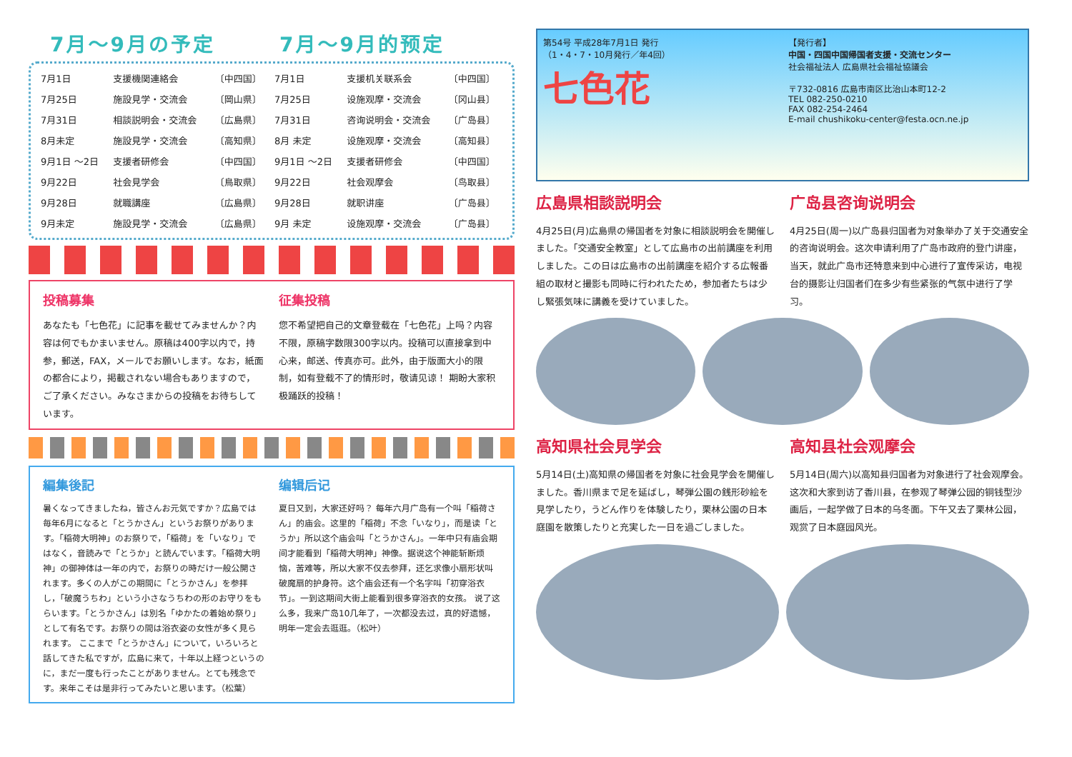7月～9月の予定 7月～9月的预定
| 7月1日 | 支援機関連絡会 | 〔中四国〕 |
| 7月25日 | 施設見学・交流会 | 〔岡山県〕 |
| 7月31日 | 相談説明会・交流会 | 〔広島県〕 |
| 8月未定 | 施設見学・交流会 | 〔高知県〕 |
| 9月1日 ～2日 | 支援者研修会 | 〔中四国〕 |
| 9月22日 | 社会見学会 | 〔鳥取県〕 |
| 9月28日 | 就職講座 | 〔広島県〕 |
| 9月未定 | 施設見学・交流会 | 〔広島県〕 |
| 7月1日 | 支援机关联系会 | 〔中四国〕 |
| 7月25日 | 设施观摩・交流会 | 〔冈山县〕 |
| 7月31日 | 咨询说明会・交流会 | 〔广岛县〕 |
| 8月 未定 | 设施观摩・交流会 | 〔高知县〕 |
| 9月1日 ～2日 | 支援者研修会 | 〔中四国〕 |
| 9月22日 | 社会观摩会 | 〔鸟取县〕 |
| 9月28日 | 就职讲座 | 〔广岛县〕 |
| 9月 未定 | 设施观摩・交流会 | 〔广岛县〕 |
投稿募集
あなたも「七色花」に記事を載せてみませんか？内容は何でもかまいません。原稿は400字以内で，持参，郵送，FAX，メールでお願いします。なお，紙面の都合により，掲載されない場合もありますので，ご了承ください。みなさまからの投稿をお待ちしています。
征集投稿
您不希望把自己的文章登载在「七色花」上吗？内容不限，原稿字数限300字以内。投稿可以直接拿到中心来，邮送、传真亦可。此外，由于版面大小的限制，如有登载不了的情形时，敬请见谅！ 期盼大家积极踊跃的投稿！
編集後記
暑くなってきましたね，皆さんお元気ですか？広島では毎年6月になると「とうかさん」というお祭りがあります。「稲荷大明神」のお祭りで，「稲荷」を「いなり」ではなく，音読みで「とうか」と読んでいます。「稲荷大明神」の御神体は一年の内で，お祭りの時だけ一般公開されます。多くの人がこの期間に「とうかさん」を参拝し，「破魔うちわ」という小さなうちわの形のお守りをもらいます。「とうかさん」は別名「ゆかたの着始め祭り」として有名です。お祭りの間は浴衣姿の女性が多く見られます。 ここまで「とうかさん」について，いろいろと話してきた私ですが，広島に来て，十年以上経つというのに，まだ一度も行ったことがありません。とても残念です。来年こそは是非行ってみたいと思います。（松葉）
编辑后记
夏日又到，大家还好吗？ 每年六月广岛有一个叫「稲荷さん」的庙会。这里的「稲荷」不念「いなり」，而是读「とうか」所以这个庙会叫「とうかさん」。一年中只有庙会期间才能看到「稲荷大明神」神像。据说这个神能斩断烦恼，苦难等，所以大家不仅去参拜，还乞求像小扇形状叫破魔扇的护身符。这个庙会还有一个名字叫「初穿浴衣节」。一到这期间大街上能看到很多穿浴衣的女孩。 说了这么多，我来广岛10几年了，一次都没去过，真的好遗憾，明年一定会去逛逛。（松叶）
第54号 平成28年7月1日 発行
（1・4・7・10月発行／年4回）
七色花
【発行者】
中国・四国中国帰国者支援・交流センター
社会福祉法人 広島県社会福祉協議会
〒732-0816 広島市南区比治山本町12-2
TEL 082-250-0210
FAX 082-254-2464
E-mail chushikoku-center@festa.ocn.ne.jp
広島県相談説明会
4月25日(月)広島県の帰国者を対象に相談説明会を開催しました。「交通安全教室」として広島市の出前講座を利用しました。この日は広島市の出前講座を紹介する広報番組の取材と撮影も同時に行われたため，参加者たちは少し緊張気味に講義を受けていました。
广岛县咨询说明会
4月25日(周一)以广岛县归国者为对象举办了关于交通安全的咨询说明会。这次申请利用了广岛市政府的登门讲座，当天，就此广岛市还特意来到中心进行了宣传采访，电视台的摄影让归国者们在多少有些紧张的气氛中进行了学习。
高知県社会見学会
5月14日(土)高知県の帰国者を対象に社会見学会を開催しました。香川県まで足を延ばし，琴弾公園の銭形砂絵を見学したり，うどん作りを体験したり，栗林公園の日本庭園を散策したりと充実した一日を過ごしました。
高知县社会观摩会
5月14日(周六)以高知县归国者为对象进行了社会观摩会。这次和大家到访了香川县，在参观了琴弹公园的铜钱型沙画后，一起学做了日本的乌冬面。下午又去了栗林公园，观赏了日本庭园风光。